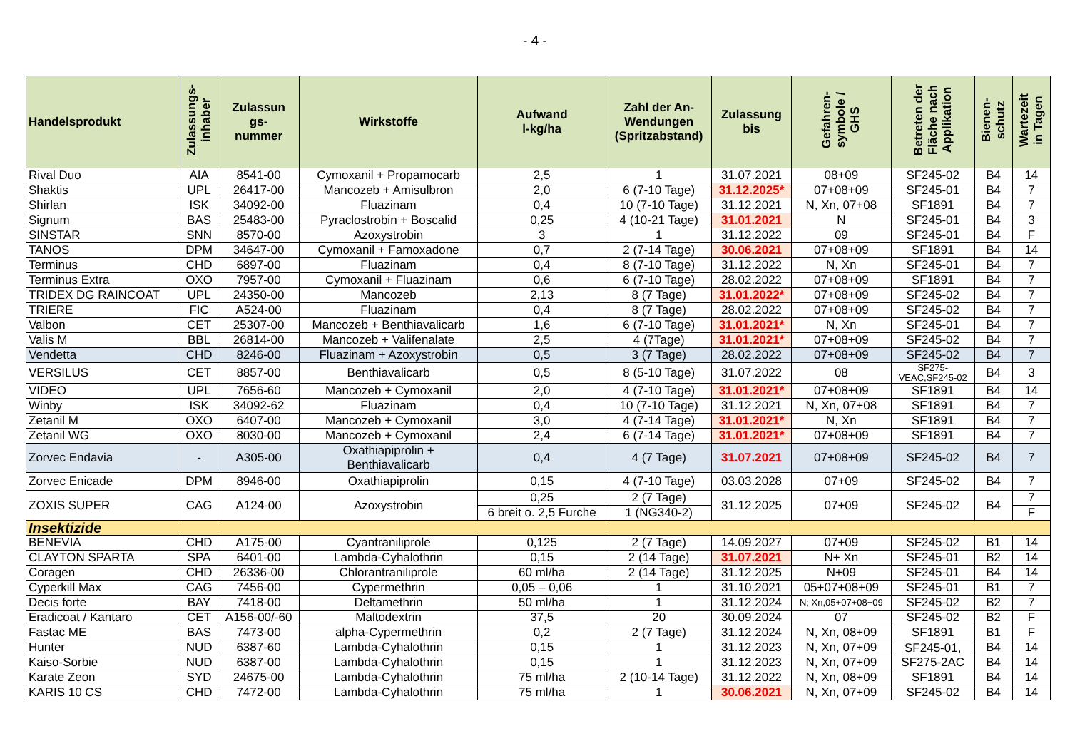- 4 -
| Handelsprodukt | Zulassungs- inhaber | Zulassun gs- nummer | Wirkstoffe | Aufwand l-kg/ha | Zahl der An- Wendungen (Spritzabstand) | Zulassung bis | Gefahren- symbole / GHS | Betreten der Fläche nach Applikation | Bienen- schutz | Wartezeit in Tagen |
| --- | --- | --- | --- | --- | --- | --- | --- | --- | --- | --- |
| Rival Duo | AIA | 8541-00 | Cymoxanil + Propamocarb | 2,5 | 1 | 31.07.2021 | 08+09 | SF245-02 | B4 | 14 |
| Shaktis | UPL | 26417-00 | Mancozeb + Amisulbron | 2,0 | 6 (7-10 Tage) | 31.12.2025* | 07+08+09 | SF245-01 | B4 | 7 |
| Shirlan | ISK | 34092-00 | Fluazinam | 0,4 | 10 (7-10 Tage) | 31.12.2021 | N, Xn, 07+08 | SF1891 | B4 | 7 |
| Signum | BAS | 25483-00 | Pyraclostrobin + Boscalid | 0,25 | 4 (10-21 Tage) | 31.01.2021 | N | SF245-01 | B4 | 3 |
| SINSTAR | SNN | 8570-00 | Azoxystrobin | 3 | 1 | 31.12.2022 | 09 | SF245-01 | B4 | F |
| TANOS | DPM | 34647-00 | Cymoxanil + Famoxadone | 0,7 | 2 (7-14 Tage) | 30.06.2021 | 07+08+09 | SF1891 | B4 | 14 |
| Terminus | CHD | 6897-00 | Fluazinam | 0,4 | 8 (7-10 Tage) | 31.12.2022 | N, Xn | SF245-01 | B4 | 7 |
| Terminus Extra | OXO | 7957-00 | Cymoxanil + Fluazinam | 0,6 | 6 (7-10 Tage) | 28.02.2022 | 07+08+09 | SF1891 | B4 | 7 |
| TRIDEX DG RAINCOAT | UPL | 24350-00 | Mancozeb | 2,13 | 8 (7 Tage) | 31.01.2022* | 07+08+09 | SF245-02 | B4 | 7 |
| TRIERE | FIC | A524-00 | Fluazinam | 0,4 | 8 (7 Tage) | 28.02.2022 | 07+08+09 | SF245-02 | B4 | 7 |
| Valbon | CET | 25307-00 | Mancozeb + Benthiavalicarb | 1,6 | 6 (7-10 Tage) | 31.01.2021* | N, Xn | SF245-01 | B4 | 7 |
| Valis M | BBL | 26814-00 | Mancozeb + Valifenalate | 2,5 | 4 (7Tage) | 31.01.2021* | 07+08+09 | SF245-02 | B4 | 7 |
| Vendetta | CHD | 8246-00 | Fluazinam + Azoxystrobin | 0,5 | 3 (7 Tage) | 28.02.2022 | 07+08+09 | SF245-02 | B4 | 7 |
| VERSILUS | CET | 8857-00 | Benthiavalicarb | 0,5 | 8 (5-10 Tage) | 31.07.2022 | 08 | SF275- VEAC,SF245-02 | B4 | 3 |
| VIDEO | UPL | 7656-60 | Mancozeb + Cymoxanil | 2,0 | 4 (7-10 Tage) | 31.01.2021* | 07+08+09 | SF1891 | B4 | 14 |
| Winby | ISK | 34092-62 | Fluazinam | 0,4 | 10 (7-10 Tage) | 31.12.2021 | N, Xn, 07+08 | SF1891 | B4 | 7 |
| Zetanil M | OXO | 6407-00 | Mancozeb + Cymoxanil | 3,0 | 4 (7-14 Tage) | 31.01.2021* | N, Xn | SF1891 | B4 | 7 |
| Zetanil WG | OXO | 8030-00 | Mancozeb + Cymoxanil | 2,4 | 6 (7-14 Tage) | 31.01.2021* | 07+08+09 | SF1891 | B4 | 7 |
| Zorvec Endavia | - | A305-00 | Oxathiapiprolin + Benthiavalicarb | 0,4 | 4 (7 Tage) | 31.07.2021 | 07+08+09 | SF245-02 | B4 | 7 |
| Zorvec Enicade | DPM | 8946-00 | Oxathiapiprolin | 0,15 | 4 (7-10 Tage) | 03.03.2028 | 07+09 | SF245-02 | B4 | 7 |
| ZOXIS SUPER | CAG | A124-00 | Azoxystrobin | 0,25 | 2 (7 Tage) | 31.12.2025 | 07+09 | SF245-02 | B4 | 7 |
| | | | | 6 breit o. 2,5 Furche | 1 (NG340-2) | | | | | F |
| Insektizide | | | | | | | | | | |
| BENEVIA | CHD | A175-00 | Cyantraniliprole | 0,125 | 2 (7 Tage) | 14.09.2027 | 07+09 | SF245-02 | B1 | 14 |
| CLAYTON SPARTA | SPA | 6401-00 | Lambda-Cyhalothrin | 0,15 | 2 (14 Tage) | 31.07.2021 | N+ Xn | SF245-01 | B2 | 14 |
| Coragen | CHD | 26336-00 | Chlorantraniliprole | 60 ml/ha | 2 (14 Tage) | 31.12.2025 | N+09 | SF245-01 | B4 | 14 |
| Cyperkill Max | CAG | 7456-00 | Cypermethrin | 0,05 – 0,06 | 1 | 31.10.2021 | 05+07+08+09 | SF245-01 | B1 | 7 |
| Decis forte | BAY | 7418-00 | Deltamethrin | 50 ml/ha | 1 | 31.12.2024 | N; Xn,05+07+08+09 | SF245-02 | B2 | 7 |
| Eradicoat / Kantaro | CET | A156-00/-60 | Maltodextrin | 37,5 | 20 | 30.09.2024 | 07 | SF245-02 | B2 | F |
| Fastac ME | BAS | 7473-00 | alpha-Cypermethrin | 0,2 | 2 (7 Tage) | 31.12.2024 | N, Xn, 08+09 | SF1891 | B1 | F |
| Hunter | NUD | 6387-60 | Lambda-Cyhalothrin | 0,15 | 1 | 31.12.2023 | N, Xn, 07+09 | SF245-01, SF275-2AC | B4 | 14 |
| Kaiso-Sorbie | NUD | 6387-00 | Lambda-Cyhalothrin | 0,15 | 1 | 31.12.2023 | N, Xn, 07+09 | | B4 | 14 |
| Karate Zeon | SYD | 24675-00 | Lambda-Cyhalothrin | 75 ml/ha | 2 (10-14 Tage) | 31.12.2022 | N, Xn, 08+09 | SF1891 | B4 | 14 |
| KARIS 10 CS | CHD | 7472-00 | Lambda-Cyhalothrin | 75 ml/ha | 1 | 30.06.2021 | N, Xn, 07+09 | SF245-02 | B4 | 14 |